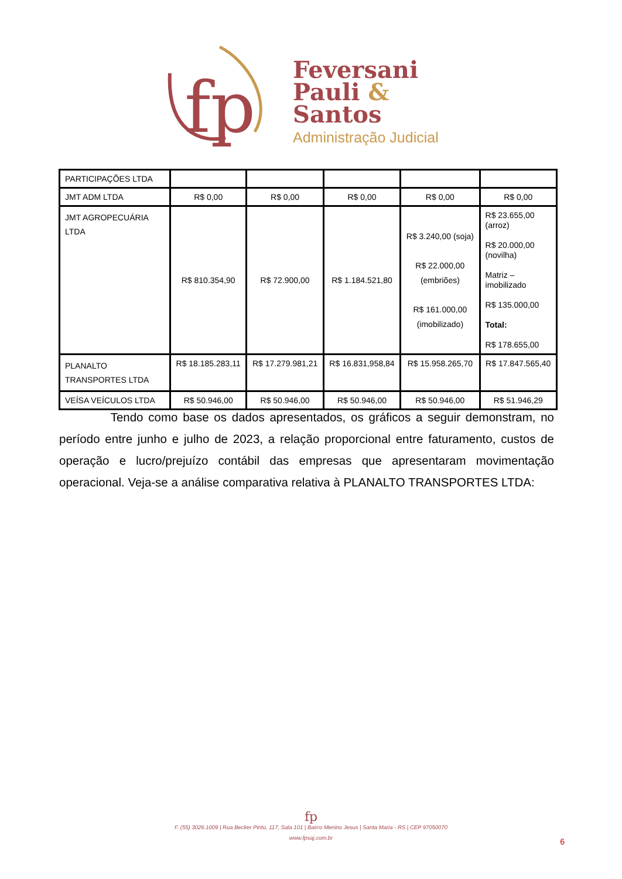fp
Feversani
Pauli &
Santos
Administração Judicial
| PARTICIPAÇÕES LTDA | | | | | |
| JMT ADM LTDA | R$ 0,00 | R$ 0,00 | R$ 0,00 | R$ 0,00 | R$ 0,00 |
| JMT AGROPECUÁRIA LTDA | R$ 810.354,90 | R$ 72.900,00 | R$ 1.184.521,80 | R$ 3.240,00 (soja) R$ 22.000,00 (embriões) R$ 161.000,00 (imobilizado) | R$ 23.655,00 (arroz) R$ 20.000,00 (novilha) Matriz – imobilizado R$ 135.000,00 Total: R$ 178.655,00 |
| PLANALTO TRANSPORTES LTDA | R$ 18.185.283,11 | R$ 17.279.981,21 | R$ 16.831,958,84 | R$ 15.958.265,70 | R$ 17.847.565,40 |
| VEÍSA VEÍCULOS LTDA | R$ 50.946,00 | R$ 50.946,00 | R$ 50.946,00 | R$ 50.946,00 | R$ 51.946,29 |
Tendo como base os dados apresentados, os gráficos a seguir demonstram, no período entre junho e julho de 2023, a relação proporcional entre faturamento, custos de operação e lucro/prejuízo contábil das empresas que apresentaram movimentação operacional. Veja-se a análise comparativa relativa à PLANALTO TRANSPORTES LTDA:
fp
F. (55) 3026.1009 | Rua Becker Pinto, 117, Sala 101 | Bairro Menino Jesus | Santa Maria - RS | CEP 97050070
www.fpsaj.com.br
6